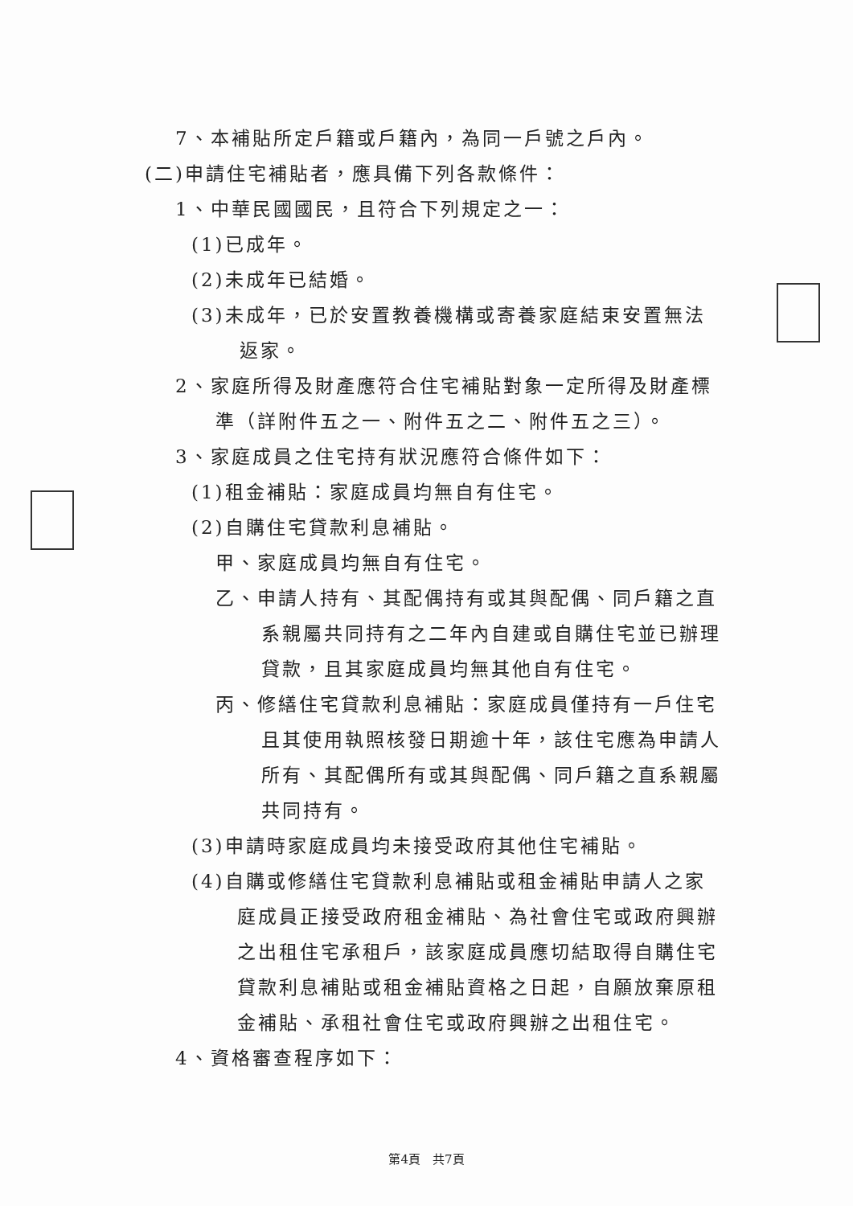7、本補貼所定戶籍或戶籍內，為同一戶號之戶內。
(二)申請住宅補貼者，應具備下列各款條件：
1、中華民國國民，且符合下列規定之一：
(1)已成年。
(2)未成年已結婚。
(3)未成年，已於安置教養機構或寄養家庭結束安置無法
返家。
2、家庭所得及財產應符合住宅補貼對象一定所得及財產標
準（詳附件五之一、附件五之二、附件五之三）。
3、家庭成員之住宅持有狀況應符合條件如下：
(1)租金補貼：家庭成員均無自有住宅。
(2)自購住宅貸款利息補貼。
甲、家庭成員均無自有住宅。
乙、申請人持有、其配偶持有或其與配偶、同戶籍之直
系親屬共同持有之二年內自建或自購住宅並已辦理
貸款，且其家庭成員均無其他自有住宅。
丙、修繕住宅貸款利息補貼：家庭成員僅持有一戶住宅
且其使用執照核發日期逾十年，該住宅應為申請人
所有、其配偶所有或其與配偶、同戶籍之直系親屬
共同持有。
(3)申請時家庭成員均未接受政府其他住宅補貼。
(4)自購或修繕住宅貸款利息補貼或租金補貼申請人之家
庭成員正接受政府租金補貼、為社會住宅或政府興辦
之出租住宅承租戶，該家庭成員應切結取得自購住宅
貸款利息補貼或租金補貼資格之日起，自願放棄原租
金補貼、承租社會住宅或政府興辦之出租住宅。
4、資格審查程序如下：
第4頁　共7頁